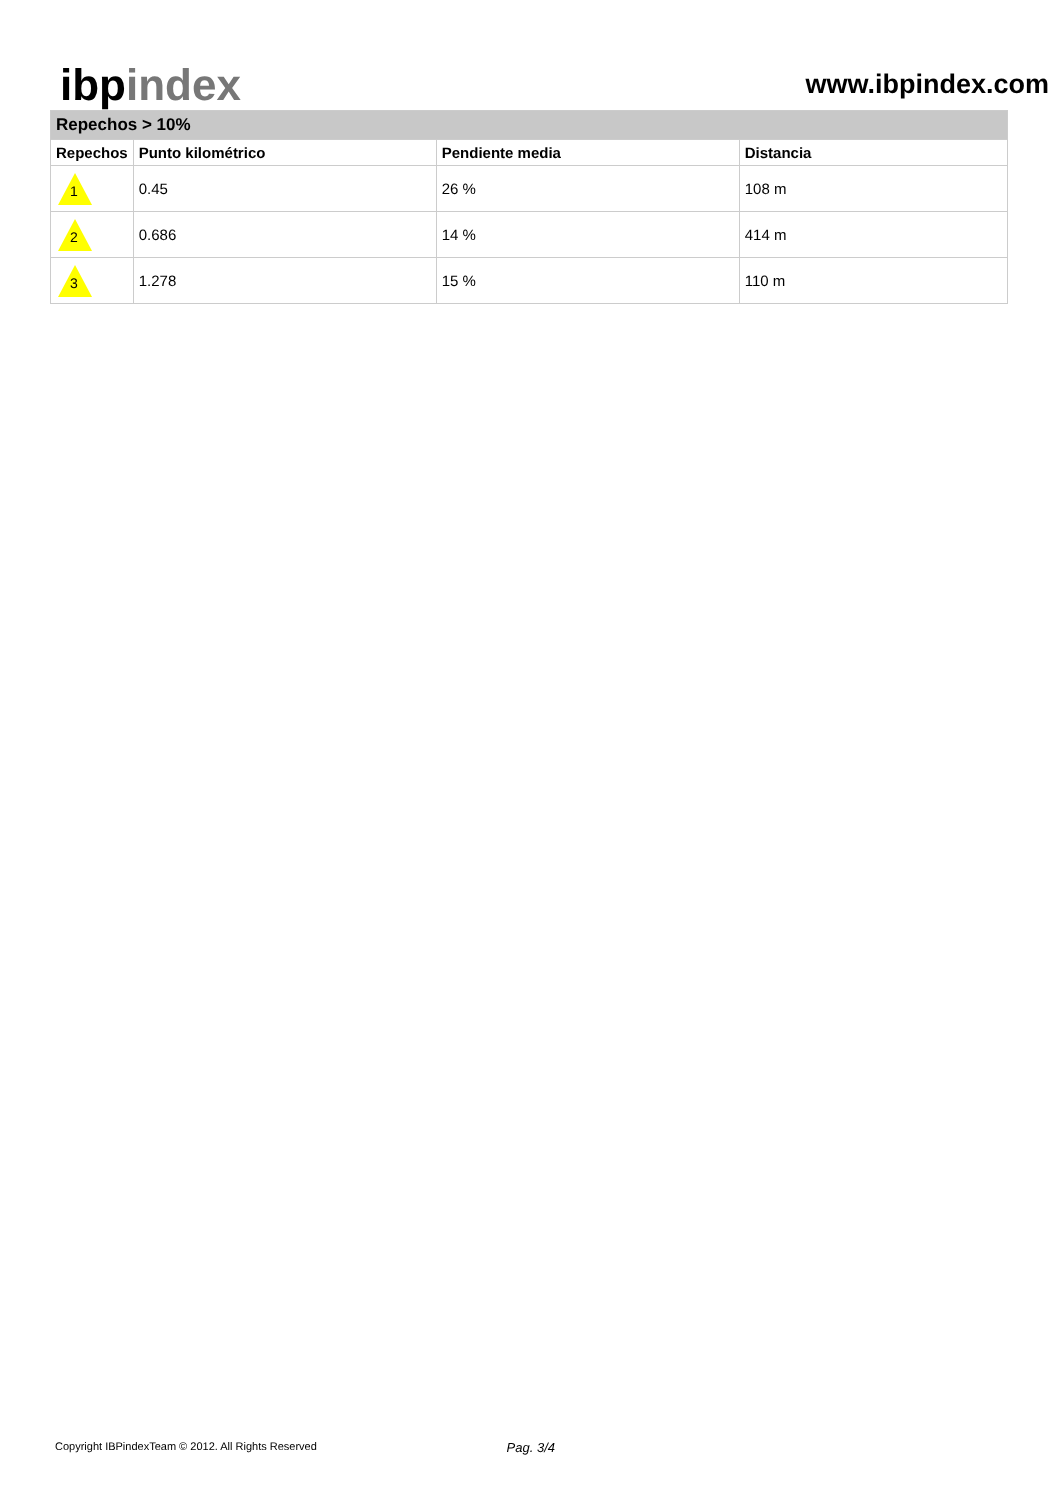ibpindex
www.ibpindex.com
| Repechos > 10% | | | |
| --- | --- | --- | --- |
| Repechos | Punto kilométrico | Pendiente media | Distancia |
| 1 | 0.45 | 26 % | 108 m |
| 2 | 0.686 | 14 % | 414 m |
| 3 | 1.278 | 15 % | 110 m |
Copyright IBPindexTeam © 2012. All Rights Reserved Pag. 3/4